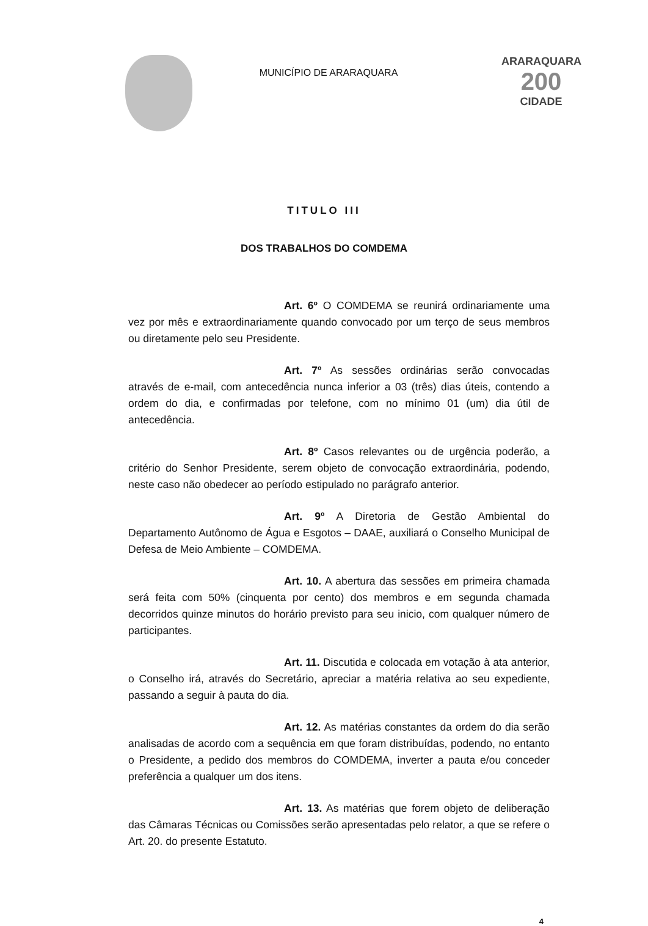MUNICÍPIO DE ARARAQUARA
ARARAQUARA
200
CIDADE
TITULO III
DOS TRABALHOS DO COMDEMA
Art. 6º O COMDEMA se reunirá ordinariamente uma vez por mês e extraordinariamente quando convocado por um terço de seus membros ou diretamente pelo seu Presidente.
Art. 7º As sessões ordinárias serão convocadas através de e-mail, com antecedência nunca inferior a 03 (três) dias úteis, contendo a ordem do dia, e confirmadas por telefone, com no mínimo 01 (um) dia útil de antecedência.
Art. 8º Casos relevantes ou de urgência poderão, a critério do Senhor Presidente, serem objeto de convocação extraordinária, podendo, neste caso não obedecer ao período estipulado no parágrafo anterior.
Art. 9º A Diretoria de Gestão Ambiental do Departamento Autônomo de Água e Esgotos – DAAE, auxiliará o Conselho Municipal de Defesa de Meio Ambiente – COMDEMA.
Art. 10. A abertura das sessões em primeira chamada será feita com 50% (cinquenta por cento) dos membros e em segunda chamada decorridos quinze minutos do horário previsto para seu inicio, com qualquer número de participantes.
Art. 11. Discutida e colocada em votação à ata anterior, o Conselho irá, através do Secretário, apreciar a matéria relativa ao seu expediente, passando a seguir à pauta do dia.
Art. 12. As matérias constantes da ordem do dia serão analisadas de acordo com a sequência em que foram distribuídas, podendo, no entanto o Presidente, a pedido dos membros do COMDEMA, inverter a pauta e/ou conceder preferência a qualquer um dos itens.
Art. 13. As matérias que forem objeto de deliberação das Câmaras Técnicas ou Comissões serão apresentadas pelo relator, a que se refere o Art. 20. do presente Estatuto.
4